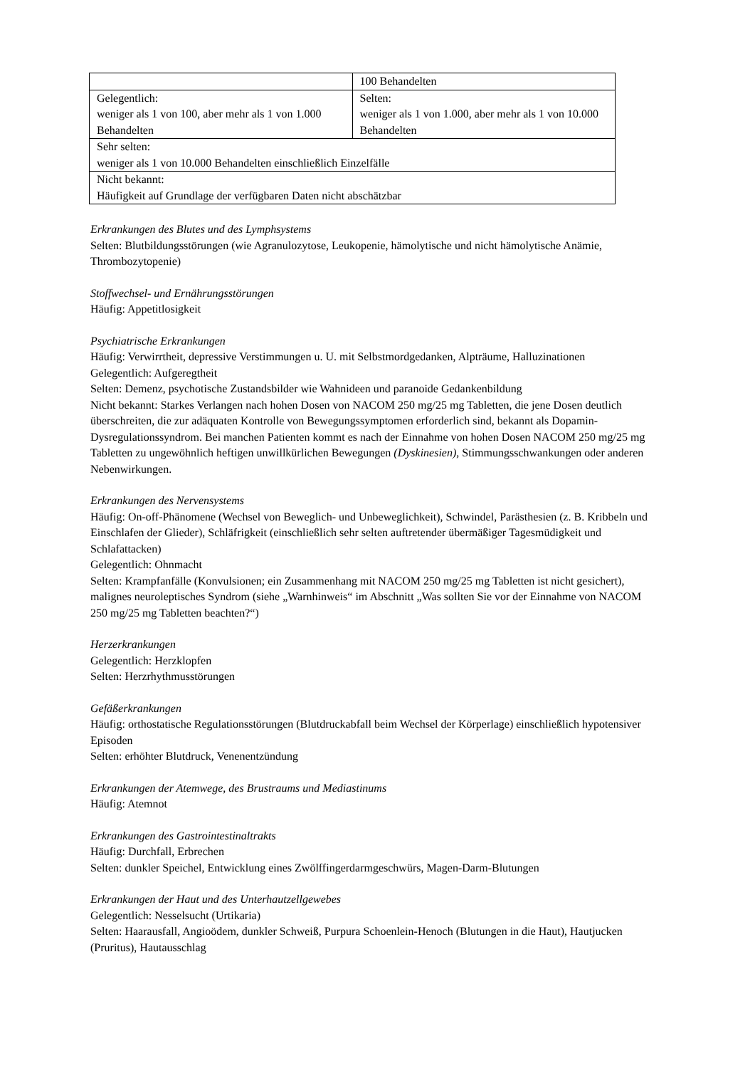| | 100 Behandelten |
| Gelegentlich: weniger als 1 von 100, aber mehr als 1 von 1.000 Behandelten | Selten: weniger als 1 von 1.000, aber mehr als 1 von 10.000 Behandelten |
| Sehr selten: weniger als 1 von 10.000 Behandelten einschließlich Einzelfälle | |
| Nicht bekannt: Häufigkeit auf Grundlage der verfügbaren Daten nicht abschätzbar | |
Erkrankungen des Blutes und des Lymphsystems
Selten: Blutbildungsstörungen (wie Agranulozytose, Leukopenie, hämolytische und nicht hämolytische Anämie, Thrombozytopenie)
Stoffwechsel- und Ernährungsstörungen
Häufig: Appetitlosigkeit
Psychiatrische Erkrankungen
Häufig: Verwirrtheit, depressive Verstimmungen u. U. mit Selbstmordgedanken, Alpträume, Halluzinationen
Gelegentlich: Aufgeregtheit
Selten: Demenz, psychotische Zustandsbilder wie Wahnideen und paranoide Gedankenbildung
Nicht bekannt: Starkes Verlangen nach hohen Dosen von NACOM 250 mg/25 mg Tabletten, die jene Dosen deutlich überschreiten, die zur adäquaten Kontrolle von Bewegungssymptomen erforderlich sind, bekannt als Dopamin-Dysregulationssyndrom. Bei manchen Patienten kommt es nach der Einnahme von hohen Dosen NACOM 250 mg/25 mg Tabletten zu ungewöhnlich heftigen unwillkürlichen Bewegungen (Dyskinesien), Stimmungsschwankungen oder anderen Nebenwirkungen.
Erkrankungen des Nervensystems
Häufig: On-off-Phänomene (Wechsel von Beweglich- und Unbeweglichkeit), Schwindel, Parästhesien (z. B. Kribbeln und Einschlafen der Glieder), Schläfrigkeit (einschließlich sehr selten auftretender übermäßiger Tagesmüdigkeit und Schlafattacken)
Gelegentlich: Ohnmacht
Selten: Krampfanfälle (Konvulsionen; ein Zusammenhang mit NACOM 250 mg/25 mg Tabletten ist nicht gesichert), malignes neuroleptisches Syndrom (siehe „Warnhinweis“ im Abschnitt „Was sollten Sie vor der Einnahme von NACOM 250 mg/25 mg Tabletten beachten?“)
Herzerkrankungen
Gelegentlich: Herzklopfen
Selten: Herzrhythmusstörungen
Gefäßerkrankungen
Häufig: orthostatische Regulationsstörungen (Blutdruckabfall beim Wechsel der Körperlage) einschließlich hypotensiver Episoden
Selten: erhöhter Blutdruck, Venenentzündung
Erkrankungen der Atemwege, des Brustraums und Mediastinums
Häufig: Atemnot
Erkrankungen des Gastrointestinaltrakts
Häufig: Durchfall, Erbrechen
Selten: dunkler Speichel, Entwicklung eines Zwölffingerdarmgeschwürs, Magen-Darm-Blutungen
Erkrankungen der Haut und des Unterhautzellgewebes
Gelegentlich: Nesselsucht (Urtikaria)
Selten: Haarausfall, Angioödem, dunkler Schweiß, Purpura Schoenlein-Henoch (Blutungen in die Haut), Hautjucken (Pruritus), Hautausschlag